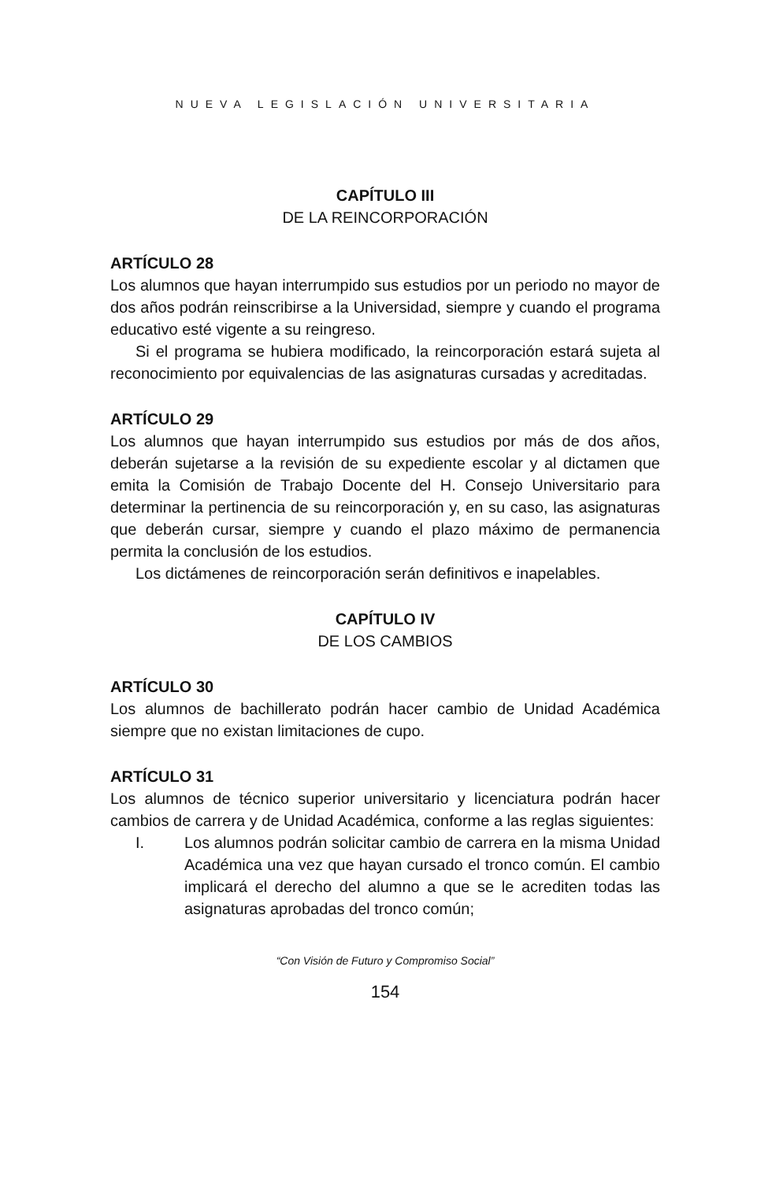NUEVA LEGISLACIÓN UNIVERSITARIA
CAPÍTULO III
DE LA REINCORPORACIÓN
ARTÍCULO 28
Los alumnos que hayan interrumpido sus estudios por un periodo no mayor de dos años podrán reinscribirse a la Universidad, siempre y cuando el programa educativo esté vigente a su reingreso.
Si el programa se hubiera modificado, la reincorporación estará sujeta al reconocimiento por equivalencias de las asignaturas cursadas y acreditadas.
ARTÍCULO 29
Los alumnos que hayan interrumpido sus estudios por más de dos años, deberán sujetarse a la revisión de su expediente escolar y al dictamen que emita la Comisión de Trabajo Docente del H. Consejo Universitario para determinar la pertinencia de su reincorporación y, en su caso, las asignaturas que deberán cursar, siempre y cuando el plazo máximo de permanencia permita la conclusión de los estudios.
Los dictámenes de reincorporación serán definitivos e inapelables.
CAPÍTULO IV
DE LOS CAMBIOS
ARTÍCULO 30
Los alumnos de bachillerato podrán hacer cambio de Unidad Académica siempre que no existan limitaciones de cupo.
ARTÍCULO 31
Los alumnos de técnico superior universitario y licenciatura podrán hacer cambios de carrera y de Unidad Académica, conforme a las reglas siguientes:
I. Los alumnos podrán solicitar cambio de carrera en la misma Unidad Académica una vez que hayan cursado el tronco común. El cambio implicará el derecho del alumno a que se le acrediten todas las asignaturas aprobadas del tronco común;
“Con Visión de Futuro y Compromiso Social”
154